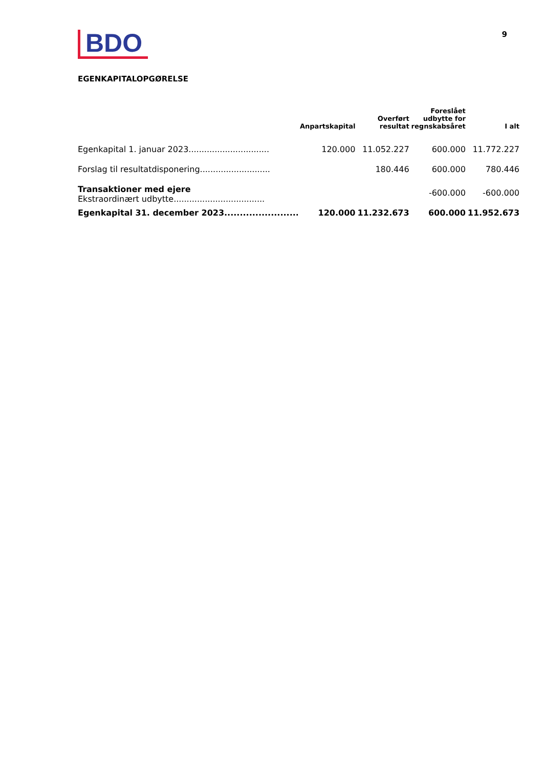BDO
9
EGENKAPITALOPGØRELSE
| | Anpartskapital | Overført resultat | Foreslået udbytte for regnskabsåret | I alt |
| --- | --- | --- | --- | --- |
| Egenkapital 1. januar 2023............................... | 120.000 | 11.052.227 | 600.000 | 11.772.227 |
| Forslag til resultatdisponering........................... | | 180.446 | 600.000 | 780.446 |
| Transaktioner med ejere Ekstraordinært udbytte................................... | | | -600.000 | -600.000 |
| Egenkapital 31. december 2023........................ | 120.000 | 11.232.673 | 600.000 | 11.952.673 |